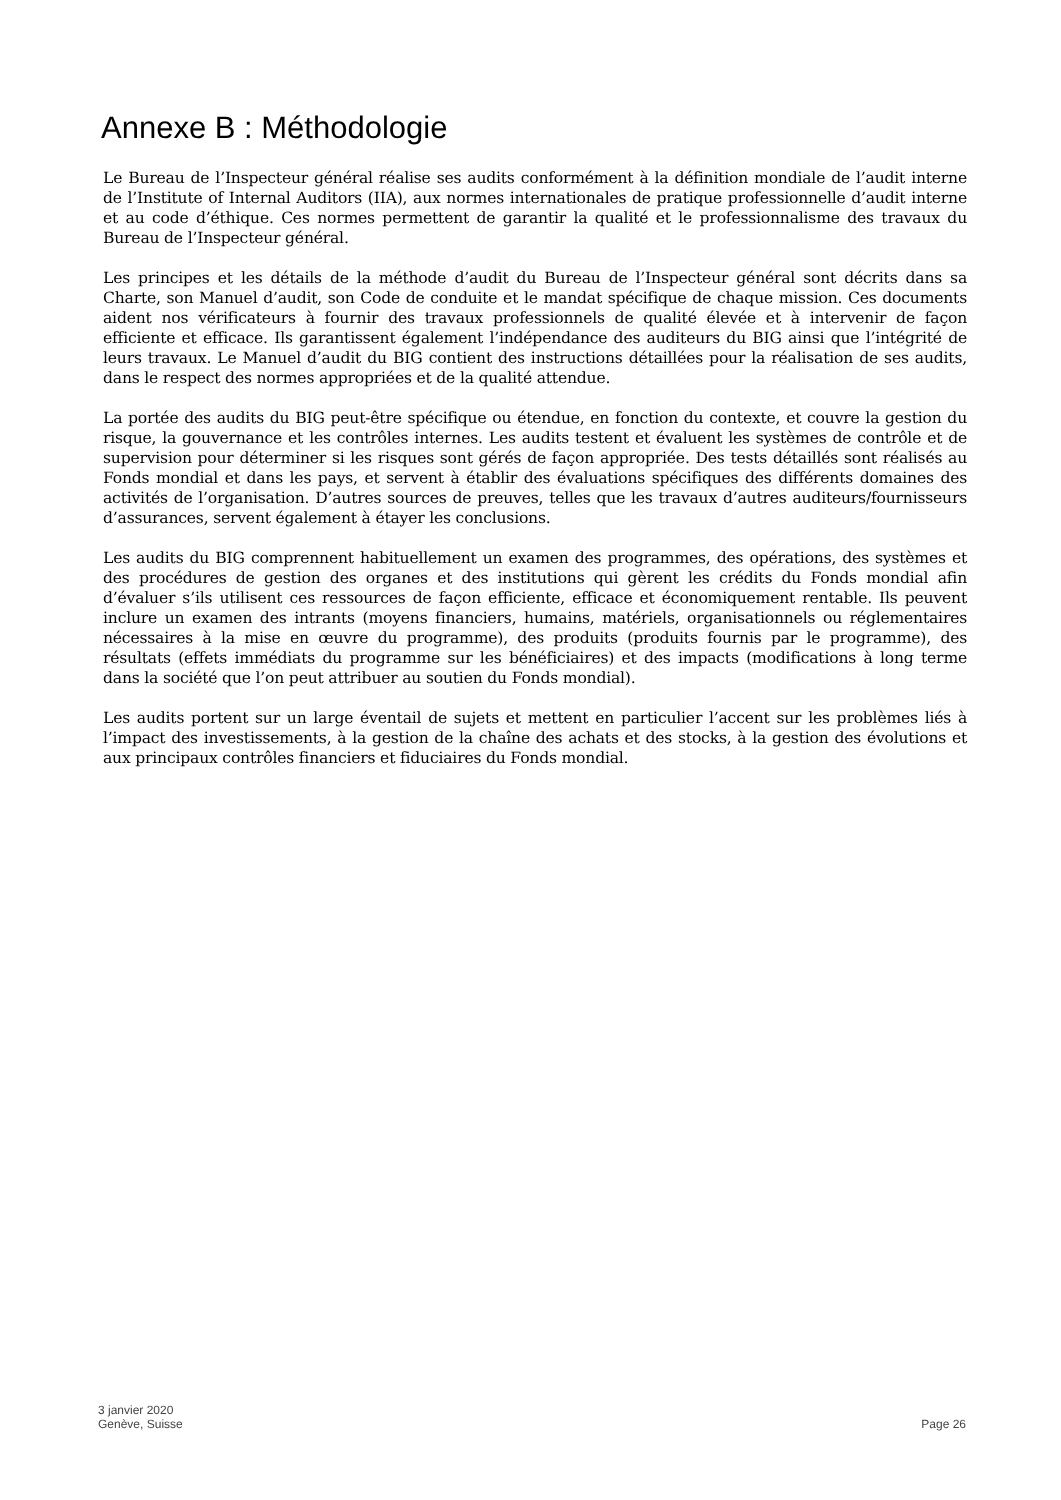Annexe B : Méthodologie
Le Bureau de l’Inspecteur général réalise ses audits conformément à la définition mondiale de l’audit interne de l’Institute of Internal Auditors (IIA), aux normes internationales de pratique professionnelle d’audit interne et au code d’éthique. Ces normes permettent de garantir la qualité et le professionnalisme des travaux du Bureau de l’Inspecteur général.
Les principes et les détails de la méthode d’audit du Bureau de l’Inspecteur général sont décrits dans sa Charte, son Manuel d’audit, son Code de conduite et le mandat spécifique de chaque mission. Ces documents aident nos vérificateurs à fournir des travaux professionnels de qualité élevée et à intervenir de façon efficiente et efficace. Ils garantissent également l’indépendance des auditeurs du BIG ainsi que l’intégrité de leurs travaux. Le Manuel d’audit du BIG contient des instructions détaillées pour la réalisation de ses audits, dans le respect des normes appropriées et de la qualité attendue.
La portée des audits du BIG peut-être spécifique ou étendue, en fonction du contexte, et couvre la gestion du risque, la gouvernance et les contrôles internes. Les audits testent et évaluent les systèmes de contrôle et de supervision pour déterminer si les risques sont gérés de façon appropriée. Des tests détaillés sont réalisés au Fonds mondial et dans les pays, et servent à établir des évaluations spécifiques des différents domaines des activités de l’organisation. D’autres sources de preuves, telles que les travaux d’autres auditeurs/fournisseurs d’assurances, servent également à étayer les conclusions.
Les audits du BIG comprennent habituellement un examen des programmes, des opérations, des systèmes et des procédures de gestion des organes et des institutions qui gèrent les crédits du Fonds mondial afin d’évaluer s’ils utilisent ces ressources de façon efficiente, efficace et économiquement rentable. Ils peuvent inclure un examen des intrants (moyens financiers, humains, matériels, organisationnels ou réglementaires nécessaires à la mise en œuvre du programme), des produits (produits fournis par le programme), des résultats (effets immédiats du programme sur les bénéficiaires) et des impacts (modifications à long terme dans la société que l’on peut attribuer au soutien du Fonds mondial).
Les audits portent sur un large éventail de sujets et mettent en particulier l’accent sur les problèmes liés à l’impact des investissements, à la gestion de la chaîne des achats et des stocks, à la gestion des évolutions et aux principaux contrôles financiers et fiduciaires du Fonds mondial.
3 janvier 2020
Genève, Suisse
Page 26